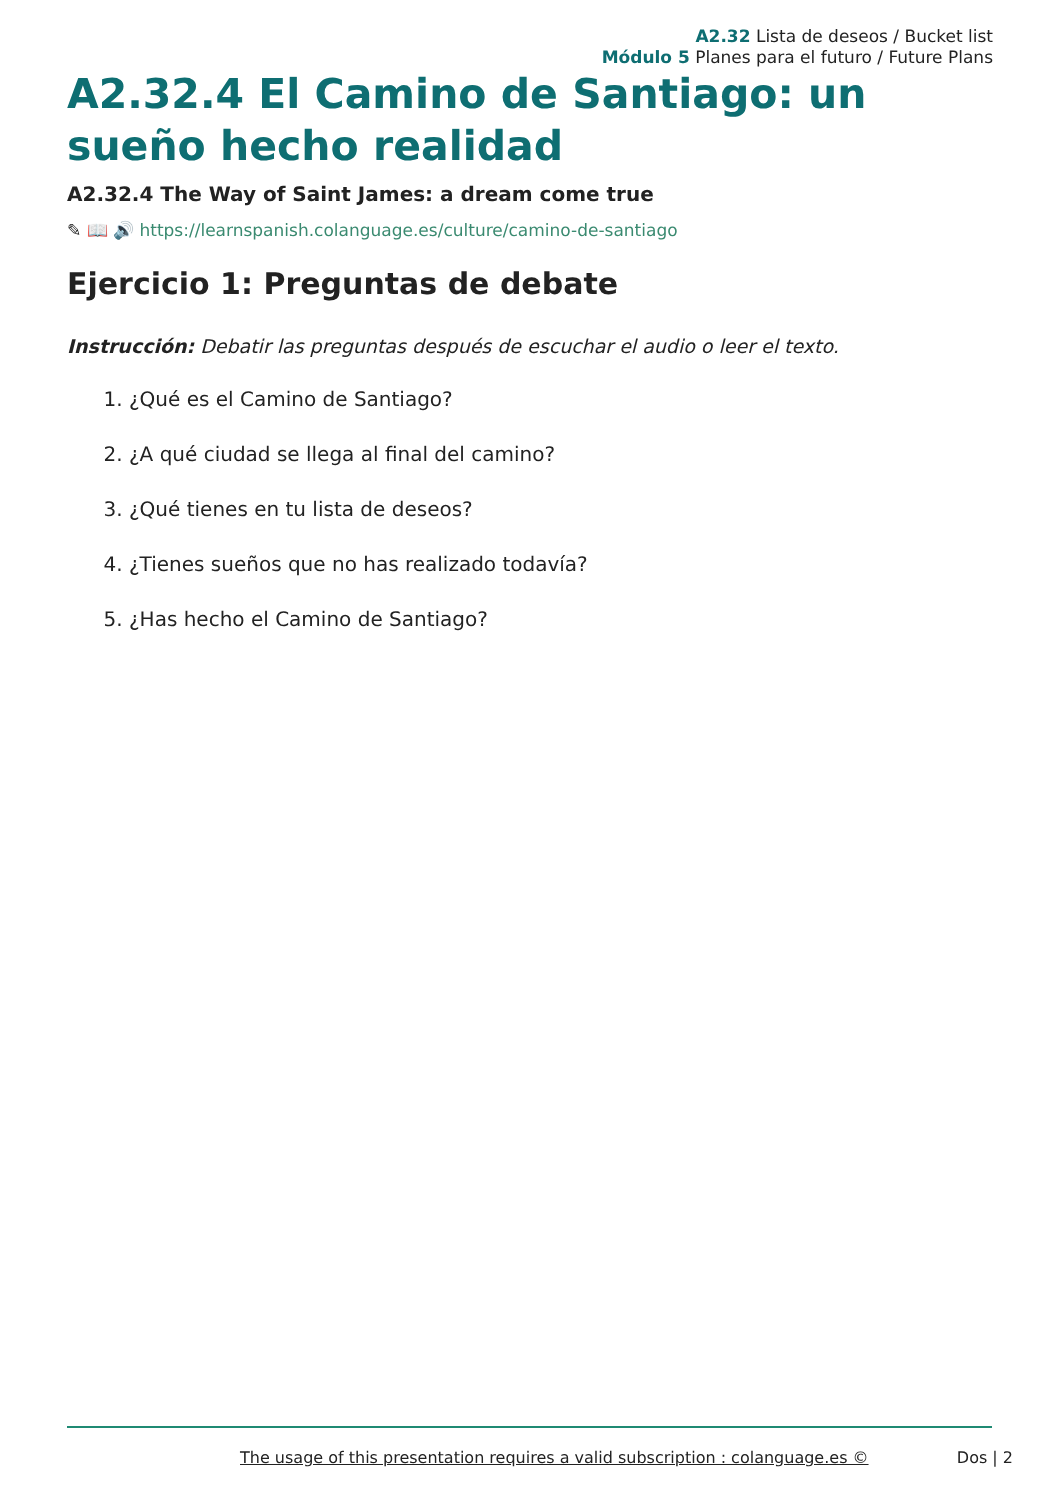A2.32 Lista de deseos / Bucket list
Módulo 5 Planes para el futuro / Future Plans
A2.32.4 El Camino de Santiago: un sueño hecho realidad
A2.32.4 The Way of Saint James: a dream come true
✎ 📖 🔊 https://learnspanish.colanguage.es/culture/camino-de-santiago
Ejercicio 1: Preguntas de debate
Instrucción: Debatir las preguntas después de escuchar el audio o leer el texto.
1. ¿Qué es el Camino de Santiago?
2. ¿A qué ciudad se llega al final del camino?
3. ¿Qué tienes en tu lista de deseos?
4. ¿Tienes sueños que no has realizado todavía?
5. ¿Has hecho el Camino de Santiago?
The usage of this presentation requires a valid subscription : colanguage.es © Dos | 2